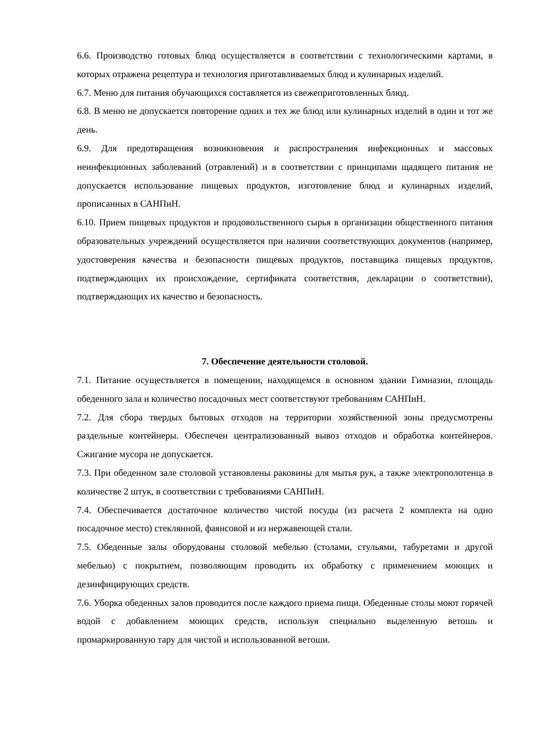6.6. Производство готовых блюд осуществляется в соответствии с технологическими картами, в которых отражена рецептура и технология приготавливаемых блюд и кулинарных изделий.
6.7. Меню для питания обучающихся составляется из свежеприготовленных блюд.
6.8. В меню не допускается повторение одних и тех же блюд или кулинарных изделий в один и тот же день.
6.9. Для предотвращения возникновения и распространения инфекционных и массовых неинфекционных заболеваний (отравлений) и в соответствии с принципами щадящего питания не допускается использование пищевых продуктов, изготовление блюд и кулинарных изделий, прописанных в САНПиН.
6.10. Прием пищевых продуктов и продовольственного сырья в организации общественного питания образовательных учреждений осуществляется при наличии соответствующих документов (например, удостоверения качества и безопасности пищевых продуктов, поставщика пищевых продуктов, подтверждающих их происхождение, сертификата соответствия, декларации о соответствии), подтверждающих их качество и безопасность.
7. Обеспечение деятельности столовой.
7.1. Питание осуществляется в помещении, находящемся в основном здании Гимназии, площадь обеденного зала и количество посадочных мест соответствуют требованиям САНПиН.
7.2. Для сбора твердых бытовых отходов на территории хозяйственной зоны предусмотрены раздельные контейнеры. Обеспечен централизованный вывоз отходов и обработка контейнеров. Сжигание мусора не допускается.
7.3. При обеденном зале столовой установлены раковины для мытья рук, а также электрополотенца в количестве 2 штук, в соответствии с требованиями САНПиН.
7.4. Обеспечивается достаточное количество чистой посуды (из расчета 2 комплекта на одно посадочное место) стеклянной, фаянсовой и из нержавеющей стали.
7.5. Обеденные залы оборудованы столовой мебелью (столами, стульями, табуретами и другой мебелью) с покрытием, позволяющим проводить их обработку с применением моющих и дезинфицирующих средств.
7.6. Уборка обеденных залов проводится после каждого приема пищи. Обеденные столы моют горячей водой с добавлением моющих средств, используя специально выделенную ветошь и промаркированную тару для чистой и использованной ветоши.